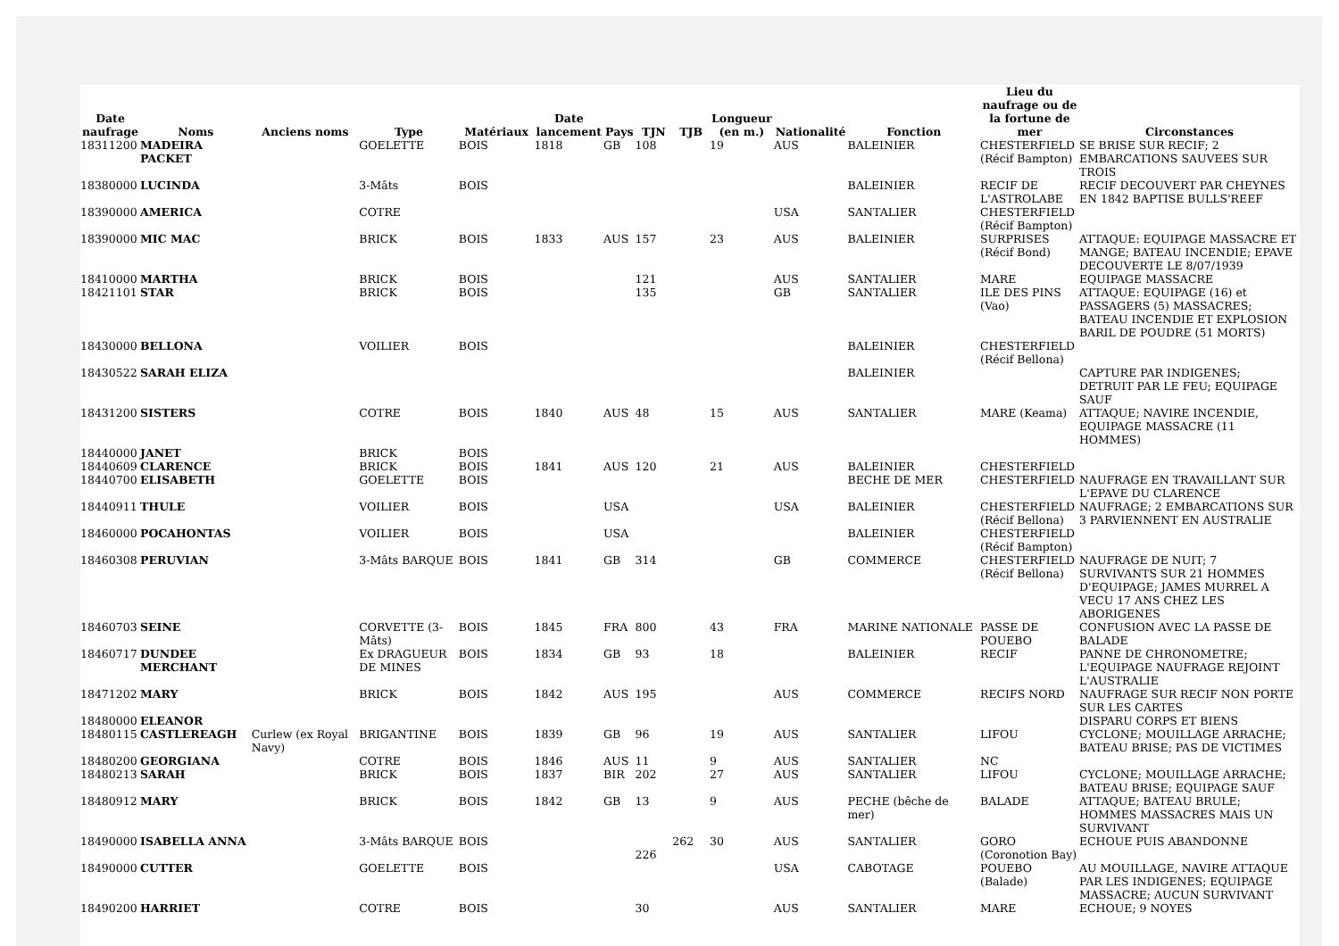| Date naufrage | Noms | Anciens noms | Type | Matériaux | Date lancement | Pays | TJN | TJB | Longueur (en m.) | Nationalité | Fonction | Lieu du naufrage ou de la fortune de mer | Circonstances |
| --- | --- | --- | --- | --- | --- | --- | --- | --- | --- | --- | --- | --- | --- |
| 18311200 | MADEIRA PACKET | | GOELETTE | BOIS | 1818 | GB | 108 | | 19 | AUS | BALEINIER | CHESTERFIELD (Récif Bampton) | SE BRISE SUR RECIF; 2 EMBARCATIONS SAUVEES SUR TROIS |
| 18380000 | LUCINDA | | 3-Mâts | BOIS | | | | | | | BALEINIER | RECIF DE L'ASTROLABE | RECIF DECOUVERT PAR CHEYNES EN 1842 BAPTISE BULLS'REEF |
| 18390000 | AMERICA | | COTRE | | | | | | | USA | SANTALIER | CHESTERFIELD (Récif Bampton) | |
| 18390000 | MIC MAC | | BRICK | BOIS | 1833 | AUS | 157 | | 23 | AUS | BALEINIER | SURPRISES (Récif Bond) | ATTAQUE: EQUIPAGE MASSACRE ET MANGE; BATEAU INCENDIE; EPAVE DECOUVERTE LE 8/07/1939 |
| 18410000 | MARTHA | | BRICK | BOIS | | | 121 | | | AUS | SANTALIER | MARE | EQUIPAGE MASSACRE |
| 18421101 | STAR | | BRICK | BOIS | | | 135 | | | GB | SANTALIER | ILE DES PINS (Vao) | ATTAQUE: EQUIPAGE (16) et PASSAGERS (5) MASSACRES; BATEAU INCENDIE ET EXPLOSION BARIL DE POUDRE (51 MORTS) |
| 18430000 | BELLONA | | VOILIER | BOIS | | | | | | | BALEINIER | CHESTERFIELD (Récif Bellona) | |
| 18430522 | SARAH ELIZA | | | | | | | | | | BALEINIER | | CAPTURE PAR INDIGENES; DETRUIT PAR LE FEU; EQUIPAGE SAUF |
| 18431200 | SISTERS | | COTRE | BOIS | 1840 | AUS | 48 | | 15 | AUS | SANTALIER | MARE (Keama) | ATTAQUE; NAVIRE INCENDIE, EQUIPAGE MASSACRE (11 HOMMES) |
| 18440000 | JANET | | BRICK | BOIS | | | | | | | | | |
| 18440609 | CLARENCE | | BRICK | BOIS | 1841 | AUS | 120 | | 21 | AUS | BALEINIER | CHESTERFIELD | |
| 18440700 | ELISABETH | | GOELETTE | BOIS | | | | | | | BECHE DE MER | CHESTERFIELD | NAUFRAGE EN TRAVAILLANT SUR L'EPAVE DU CLARENCE |
| 18440911 | THULE | | VOILIER | BOIS | | USA | | | | USA | BALEINIER | CHESTERFIELD (Récif Bellona) | NAUFRAGE; 2 EMBARCATIONS SUR 3 PARVIENNENT EN AUSTRALIE |
| 18460000 | POCAHONTAS | | VOILIER | BOIS | | USA | | | | | BALEINIER | CHESTERFIELD (Récif Bampton) | |
| 18460308 | PERUVIAN | | 3-Mâts BARQUE | BOIS | 1841 | GB | 314 | | | GB | COMMERCE | CHESTERFIELD (Récif Bellona) | NAUFRAGE DE NUIT; 7 SURVIVANTS SUR 21 HOMMES D'EQUIPAGE; JAMES MURREL A VECU 17 ANS CHEZ LES ABORIGENES |
| 18460703 | SEINE | | CORVETTE (3-Mâts) | BOIS | 1845 | FRA | 800 | | 43 | FRA | MARINE NATIONALE | PASSE DE POUEBO | CONFUSION AVEC LA PASSE DE BALADE |
| 18460717 | DUNDEE MERCHANT | | Ex DRAGUEUR DE MINES | BOIS | 1834 | GB | 93 | | 18 | | BALEINIER | RECIF | PANNE DE CHRONOMETRE; L'EQUIPAGE NAUFRAGE REJOINT L'AUSTRALIE |
| 18471202 | MARY | | BRICK | BOIS | 1842 | AUS | 195 | | | AUS | COMMERCE | RECIFS NORD | NAUFRAGE SUR RECIF NON PORTE SUR LES CARTES |
| 18480000 | ELEANOR | | | | | | | | | | | | DISPARU CORPS ET BIENS |
| 18480115 | CASTLEREAGH | Curlew (ex Royal Navy) | BRIGANTINE | BOIS | 1839 | GB | 96 | | 19 | AUS | SANTALIER | LIFOU | CYCLONE; MOUILLAGE ARRACHE; BATEAU BRISE; PAS DE VICTIMES |
| 18480200 | GEORGIANA | | COTRE | BOIS | 1846 | AUS | 11 | | 9 | AUS | SANTALIER | NC | |
| 18480213 | SARAH | | BRICK | BOIS | 1837 | BIR | 202 | | 27 | AUS | SANTALIER | LIFOU | CYCLONE; MOUILLAGE ARRACHE; BATEAU BRISE; EQUIPAGE SAUF |
| 18480912 | MARY | | BRICK | BOIS | 1842 | GB | 13 | | 9 | AUS | PECHE (bêche de mer) | BALADE | ATTAQUE; BATEAU BRULE; HOMMES MASSACRES MAIS UN SURVIVANT |
| 18490000 | ISABELLA ANNA | | 3-Mâts BARQUE | BOIS | | | 226 | 262 | 30 | AUS | SANTALIER | GORO (Coronotion Bay) | ECHOUE PUIS ABANDONNE |
| 18490000 | CUTTER | | GOELETTE | BOIS | | | | | | USA | CABOTAGE | POUEBO (Balade) | AU MOUILLAGE, NAVIRE ATTAQUE PAR LES INDIGENES; EQUIPAGE MASSACRE; AUCUN SURVIVANT |
| 18490200 | HARRIET | | COTRE | BOIS | | | 30 | | | AUS | SANTALIER | MARE | ECHOUE; 9 NOYES |